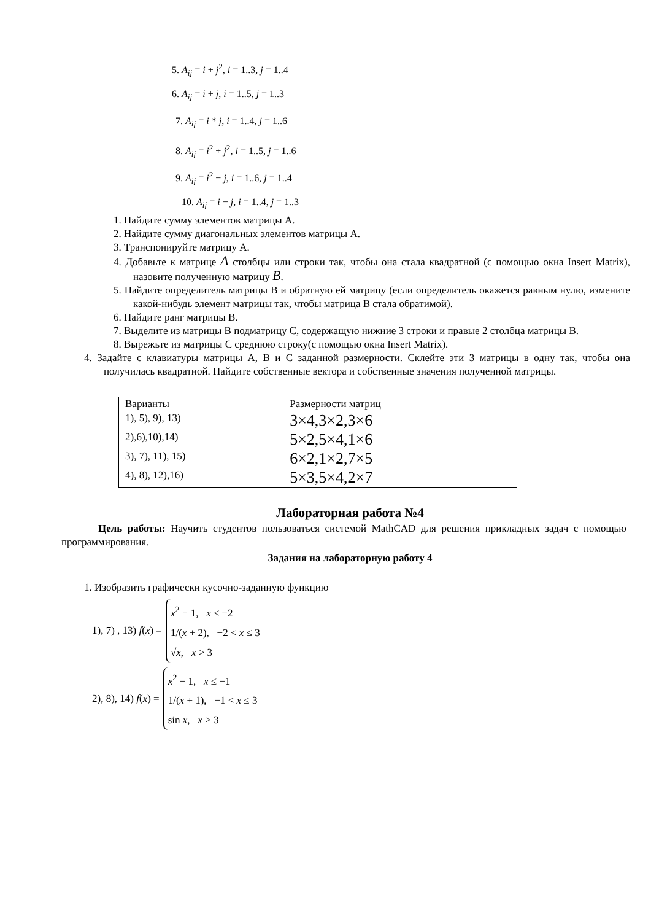5. A<sub>ij</sub> = i + j<sup>2</sup>, i = 1..3, j = 1..4
6. A<sub>ij</sub> = i + j, i = 1..5, j = 1..3
7. A<sub>ij</sub> = i * j, i = 1..4, j = 1..6
8. A<sub>ij</sub> = i<sup>2</sup> + j<sup>2</sup>, i = 1..5, j = 1..6
9. A<sub>ij</sub> = i<sup>2</sup> − j, i = 1..6, j = 1..4
10. A<sub>ij</sub> = i − j, i = 1..4, j = 1..3
1. Найдите сумму элементов матрицы А.
2. Найдите сумму диагональных элементов матрицы А.
3. Транспонируйте матрицу А.
4. Добавьте к матрице A столбцы или строки так, чтобы она стала квадратной (с помощью окна Insert Matrix), назовите полученную матрицу B.
5. Найдите определитель матрицы В и обратную ей матрицу (если определитель окажется равным нулю, измените какой-нибудь элемент матрицы так, чтобы матрица В стала обратимой).
6. Найдите ранг матрицы В.
7. Выделите из матрицы В подматрицу С, содержащую нижние 3 строки и правые 2 столбца матрицы В.
8. Вырежьте из матрицы С среднюю строку(с помощью окна Insert Matrix).
4. Задайте с клавиатуры матрицы А, В и С заданной размерности. Склейте эти 3 матрицы в одну так, чтобы она получилась квадратной. Найдите собственные вектора и собственные значения полученной матрицы.
| Варианты | Размерности матриц |
| 1), 5), 9), 13) | 3×4,3×2,3×6 |
| 2),6),10),14) | 5×2,5×4,1×6 |
| 3), 7), 11), 15) | 6×2,1×2,7×5 |
| 4), 8), 12),16) | 5×3,5×4,2×7 |
Лабораторная работа №4
Цель работы: Научить студентов пользоваться системой MathCAD для решения прикладных задач с помощью программирования.
Задания на лабораторную работу 4
1. Изобразить графически кусочно-заданную функцию
1), 7) , 13) f(x) =
x<sup>2</sup> − 1, x ≤ −2
1/(x + 2), −2 < x ≤ 3
√x, x > 3
2), 8), 14) f(x) =
x<sup>2</sup> − 1, x ≤ −1
1/(x + 1), −1 < x ≤ 3
sin x, x > 3